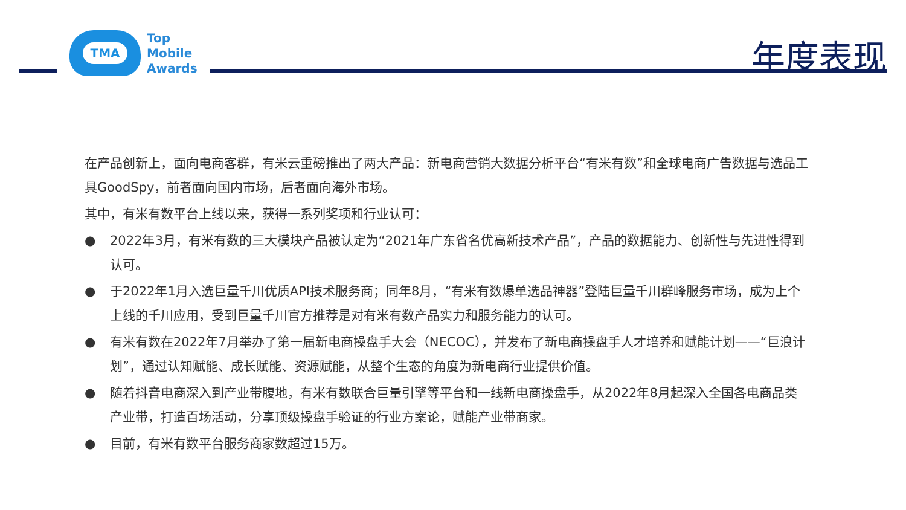TMA
Top
Mobile
Awards
年度表现
在产品创新上，面向电商客群，有米云重磅推出了两大产品：新电商营销大数据分析平台“有米有数”和全球电商广告数据与选品工具GoodSpy，前者面向国内市场，后者面向海外市场。
其中，有米有数平台上线以来，获得一系列奖项和行业认可：
● 2022年3月，有米有数的三大模块产品被认定为“2021年广东省名优高新技术产品”，产品的数据能力、创新性与先进性得到认可。
● 于2022年1月入选巨量千川优质API技术服务商；同年8月，“有米有数爆单选品神器”登陆巨量千川群峰服务市场，成为上个上线的千川应用，受到巨量千川官方推荐是对有米有数产品实力和服务能力的认可。
● 有米有数在2022年7月举办了第一届新电商操盘手大会（NECOC），并发布了新电商操盘手人才培养和赋能计划——“巨浪计划”，通过认知赋能、成长赋能、资源赋能，从整个生态的角度为新电商行业提供价值。
● 随着抖音电商深入到产业带腹地，有米有数联合巨量引擎等平台和一线新电商操盘手，从2022年8月起深入全国各电商品类产业带，打造百场活动，分享顶级操盘手验证的行业方案论，赋能产业带商家。
● 目前，有米有数平台服务商家数超过15万。